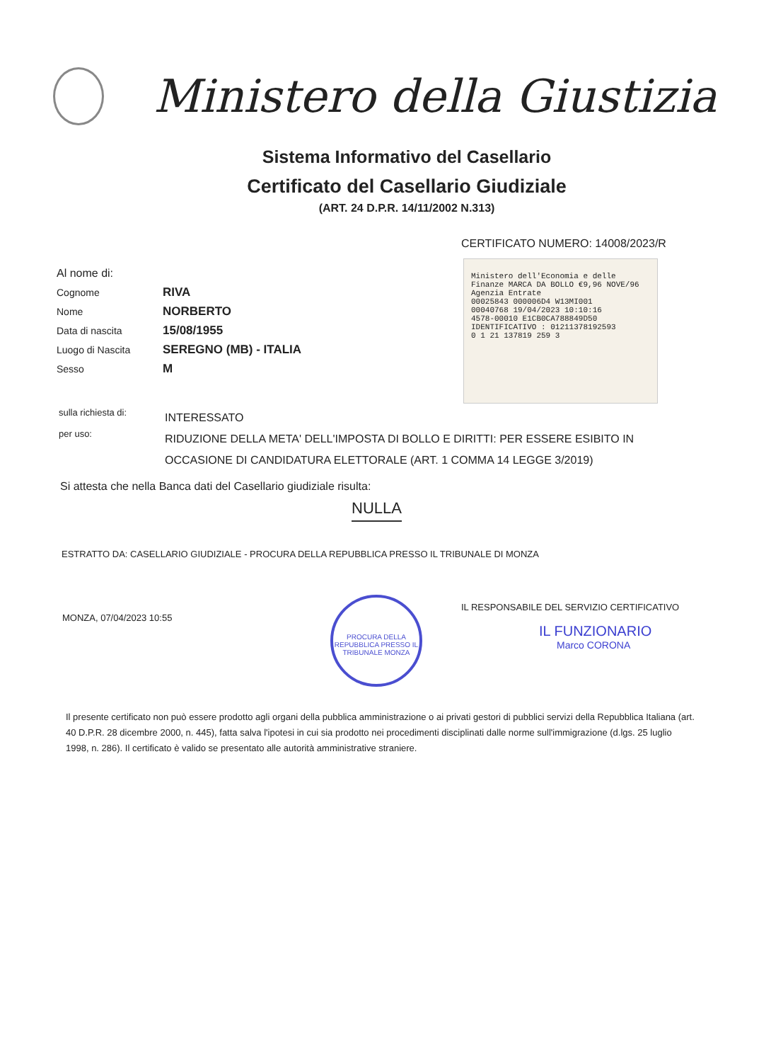Ministero della Giustizia
Sistema Informativo del Casellario
Certificato del Casellario Giudiziale
(ART. 24 D.P.R. 14/11/2002 N.313)
CERTIFICATO NUMERO: 14008/2023/R
Ministero dell'Economia e delle Finanze MARCA DA BOLLO €9,96 NOVE/96
Agenzia Entrate
00025843 000006D4 W13MI001
00040768 19/04/2023 10:10:16
4578-00010 E1CB0CA788849D50
IDENTIFICATIVO : 01211378192593
0 1 21 137819 259 3
Al nome di:
Cognome RIVA
Nome NORBERTO
Data di nascita 15/08/1955
Luogo di Nascita SEREGNO (MB) - ITALIA
Sesso M
sulla richiesta di: INTERESSATO
per uso: RIDUZIONE DELLA META' DELL'IMPOSTA DI BOLLO E DIRITTI: PER ESSERE ESIBITO IN OCCASIONE DI CANDIDATURA ELETTORALE (ART. 1 COMMA 14 LEGGE 3/2019)
Si attesta che nella Banca dati del Casellario giudiziale risulta:
NULLA
ESTRATTO DA: CASELLARIO GIUDIZIALE - PROCURA DELLA REPUBBLICA PRESSO IL TRIBUNALE DI MONZA
MONZA, 07/04/2023 10:55
PROCURA DELLA REPUBBLICA PRESSO IL TRIBUNALE MONZA
IL RESPONSABILE DEL SERVIZIO CERTIFICATIVO
IL FUNZIONARIO
Marco CORONA
Il presente certificato non può essere prodotto agli organi della pubblica amministrazione o ai privati gestori di pubblici servizi della Repubblica Italiana (art. 40 D.P.R. 28 dicembre 2000, n. 445), fatta salva l'ipotesi in cui sia prodotto nei procedimenti disciplinati dalle norme sull'immigrazione (d.lgs. 25 luglio 1998, n. 286). Il certificato è valido se presentato alle autorità amministrative straniere.